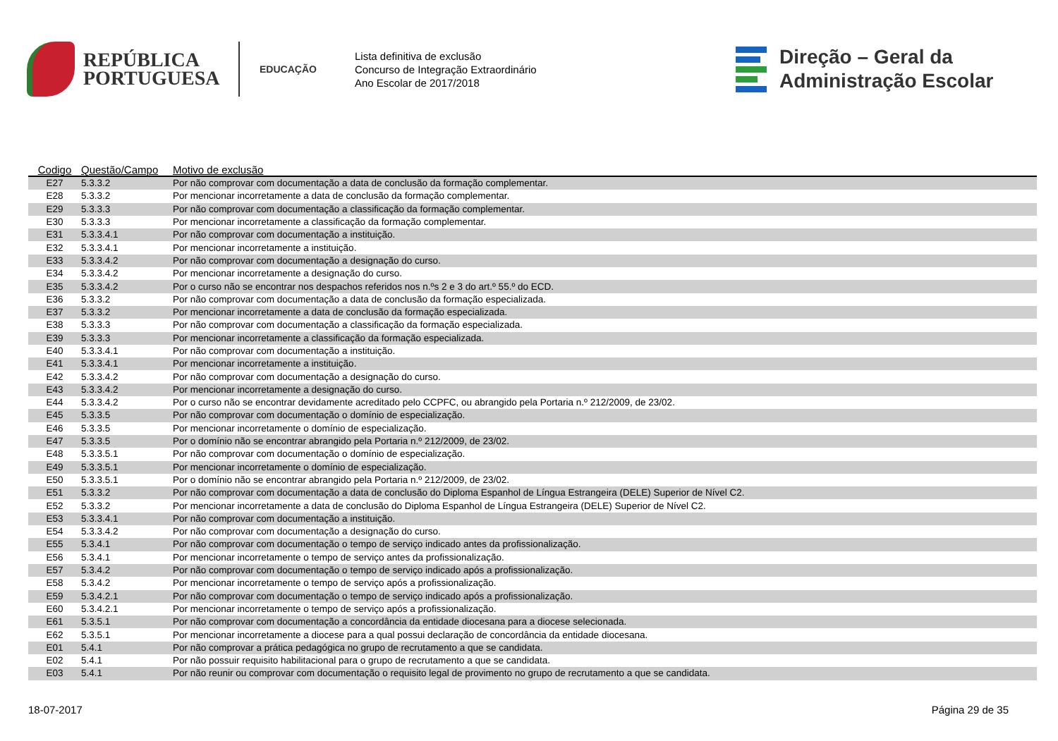REPÚBLICA
PORTUGUESA
EDUCAÇÃO
Lista definitiva de exclusão
Concurso de Integração Extraordinário
Ano Escolar de 2017/2018
Direção – Geral da
Administração Escolar
| Codigo | Questão/Campo | Motivo de exclusão |
| --- | --- | --- |
| E27 | 5.3.3.2 | Por não comprovar com documentação a data de conclusão da formação complementar. |
| E28 | 5.3.3.2 | Por mencionar incorretamente a data de conclusão da formação complementar. |
| E29 | 5.3.3.3 | Por não comprovar com documentação a classificação da formação complementar. |
| E30 | 5.3.3.3 | Por mencionar incorretamente a classificação da formação complementar. |
| E31 | 5.3.3.4.1 | Por não comprovar com documentação a instituição. |
| E32 | 5.3.3.4.1 | Por mencionar incorretamente a instituição. |
| E33 | 5.3.3.4.2 | Por não comprovar com documentação a designação do curso. |
| E34 | 5.3.3.4.2 | Por mencionar incorretamente a designação do curso. |
| E35 | 5.3.3.4.2 | Por o curso não se encontrar nos despachos referidos nos n.ºs 2 e 3 do art.º 55.º do ECD. |
| E36 | 5.3.3.2 | Por não comprovar com documentação a data de conclusão da formação especializada. |
| E37 | 5.3.3.2 | Por mencionar incorretamente a data de conclusão da formação especializada. |
| E38 | 5.3.3.3 | Por não comprovar com documentação a classificação da formação especializada. |
| E39 | 5.3.3.3 | Por mencionar incorretamente a classificação da formação especializada. |
| E40 | 5.3.3.4.1 | Por não comprovar com documentação a instituição. |
| E41 | 5.3.3.4.1 | Por mencionar incorretamente a instituição. |
| E42 | 5.3.3.4.2 | Por não comprovar com documentação a designação do curso. |
| E43 | 5.3.3.4.2 | Por mencionar incorretamente a designação do curso. |
| E44 | 5.3.3.4.2 | Por o curso não se encontrar devidamente acreditado pelo CCPFC, ou abrangido pela Portaria n.º 212/2009, de 23/02. |
| E45 | 5.3.3.5 | Por não comprovar com documentação o domínio de especialização. |
| E46 | 5.3.3.5 | Por mencionar incorretamente o domínio de especialização. |
| E47 | 5.3.3.5 | Por o domínio não se encontrar abrangido pela Portaria n.º 212/2009, de 23/02. |
| E48 | 5.3.3.5.1 | Por não comprovar com documentação o domínio de especialização. |
| E49 | 5.3.3.5.1 | Por mencionar incorretamente o domínio de especialização. |
| E50 | 5.3.3.5.1 | Por o domínio não se encontrar abrangido pela Portaria n.º 212/2009, de 23/02. |
| E51 | 5.3.3.2 | Por não comprovar com documentação a data de conclusão do Diploma Espanhol de Língua Estrangeira (DELE) Superior de Nível C2. |
| E52 | 5.3.3.2 | Por mencionar incorretamente a data de conclusão do Diploma Espanhol de Língua Estrangeira (DELE) Superior de Nível C2. |
| E53 | 5.3.3.4.1 | Por não comprovar com documentação a instituição. |
| E54 | 5.3.3.4.2 | Por não comprovar com documentação a designação do curso. |
| E55 | 5.3.4.1 | Por não comprovar com documentação o tempo de serviço indicado antes da profissionalização. |
| E56 | 5.3.4.1 | Por mencionar incorretamente o tempo de serviço antes da profissionalização. |
| E57 | 5.3.4.2 | Por não comprovar com documentação o tempo de serviço indicado após a profissionalização. |
| E58 | 5.3.4.2 | Por mencionar incorretamente o tempo de serviço após a profissionalização. |
| E59 | 5.3.4.2.1 | Por não comprovar com documentação o tempo de serviço indicado após a profissionalização. |
| E60 | 5.3.4.2.1 | Por mencionar incorretamente o tempo de serviço após a profissionalização. |
| E61 | 5.3.5.1 | Por não comprovar com documentação a concordância da entidade diocesana para a diocese selecionada. |
| E62 | 5.3.5.1 | Por mencionar incorretamente a diocese para a qual possui declaração de concordância da entidade diocesana. |
| E01 | 5.4.1 | Por não comprovar a prática pedagógica no grupo de recrutamento a que se candidata. |
| E02 | 5.4.1 | Por não possuir requisito habilitacional para o grupo de recrutamento a que se candidata. |
| E03 | 5.4.1 | Por não reunir ou comprovar com documentação o requisito legal de provimento no grupo de recrutamento a que se candidata. |
18-07-2017 Página 29 de 35